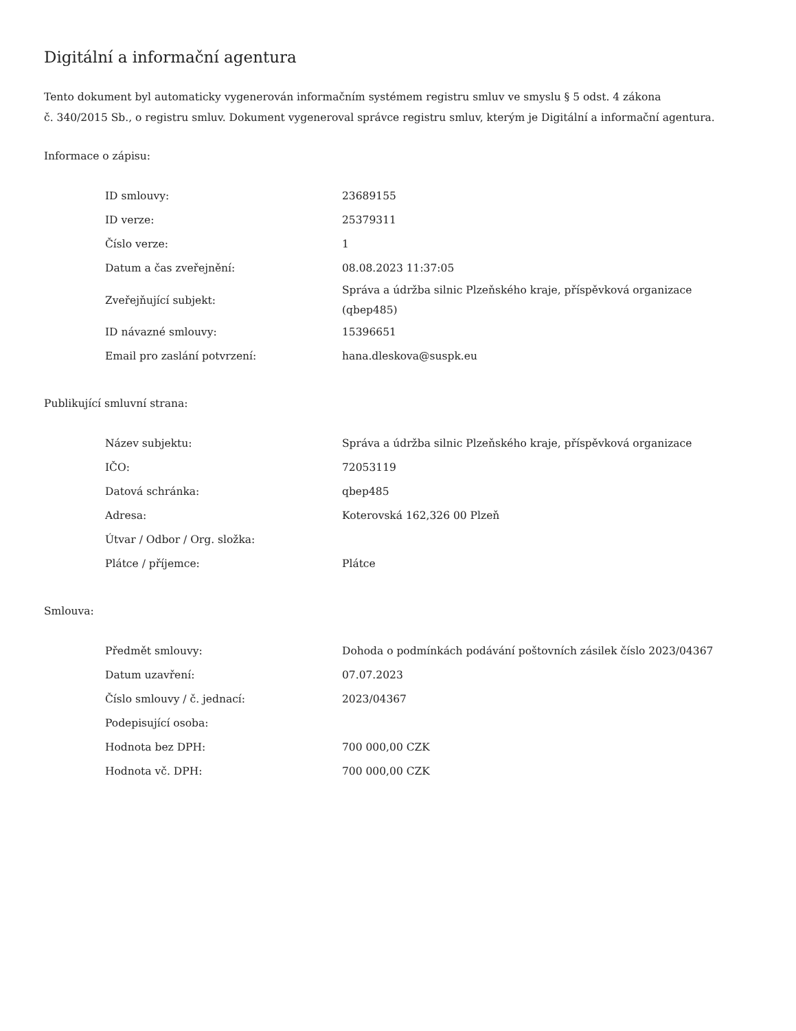Digitální a informační agentura
Tento dokument byl automaticky vygenerován informačním systémem registru smluv ve smyslu § 5 odst. 4 zákona
č. 340/2015 Sb., o registru smluv. Dokument vygeneroval správce registru smluv, kterým je Digitální a informační agentura.
Informace o zápisu:
| ID smlouvy: | 23689155 |
| ID verze: | 25379311 |
| Číslo verze: | 1 |
| Datum a čas zveřejnění: | 08.08.2023 11:37:05 |
| Zveřejňující subjekt: | Správa a údržba silnic Plzeňského kraje, příspěvková organizace (qbep485) |
| ID návazné smlouvy: | 15396651 |
| Email pro zaslání potvrzení: | hana.dleskova@suspk.eu |
Publikující smluvní strana:
| Název subjektu: | Správa a údržba silnic Plzeňského kraje, příspěvková organizace |
| IČO: | 72053119 |
| Datová schránka: | qbep485 |
| Adresa: | Koterovská 162,326 00 Plzeň |
| Útvar / Odbor / Org. složka: | |
| Plátce / příjemce: | Plátce |
Smlouva:
| Předmět smlouvy: | Dohoda o podmínkách podávání poštovních zásilek číslo 2023/04367 |
| Datum uzavření: | 07.07.2023 |
| Číslo smlouvy / č. jednací: | 2023/04367 |
| Podepisující osoba: | |
| Hodnota bez DPH: | 700 000,00 CZK |
| Hodnota vč. DPH: | 700 000,00 CZK |